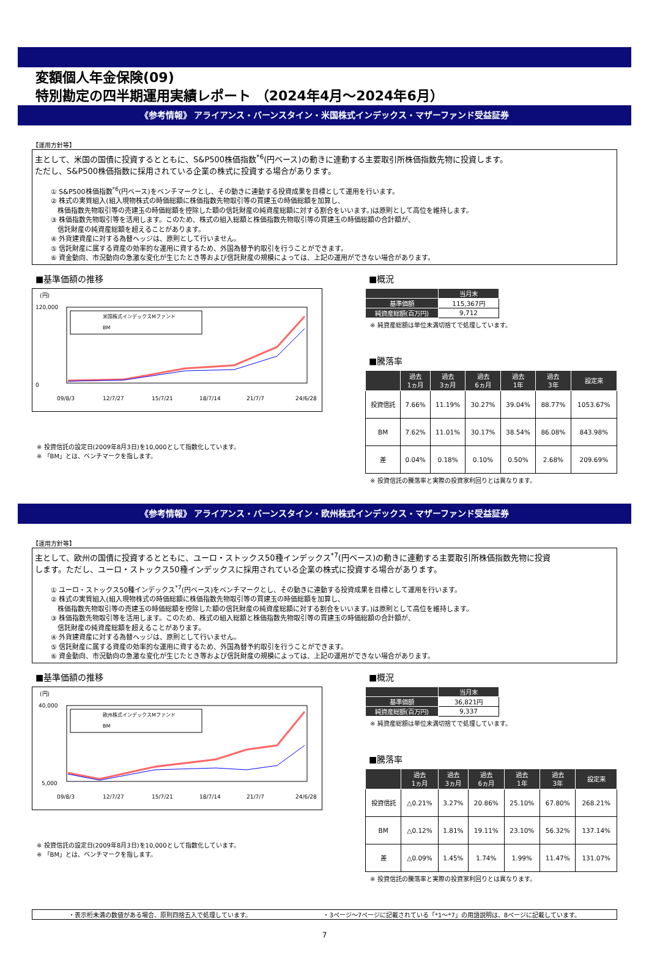変額個人年金保険(09)
特別勘定の四半期運用実績レポート （2024年4月～2024年6月）
《参考情報》 アライアンス・バーンスタイン・米国株式インデックス・マザーファンド受益証券
【運用方針等】
主として、米国の国債に投資するとともに、S&P500株価指数<sup>*6</sup>(円ベース)の動きに連動する主要取引所株価指数先物に投資します。
ただし、S&P500株価指数に採用されている企業の株式に投資する場合があります。
① S&P500株価指数<sup>*6</sup>(円ベース)をベンチマークとし、その動きに連動する投資成果を目標として運用を行います。
② 株式の実質組入(組入現物株式の時価総額に株価指数先物取引等の買建玉の時価総額を加算し、
　株価指数先物取引等の売建玉の時価総額を控除した額の信託財産の純資産総額に対する割合をいいます。)は原則として高位を維持します。
③ 株価指数先物取引等を活用します。このため、株式の組入総額と株価指数先物取引等の買建玉の時価総額の合計額が、
　信託財産の純資産総額を超えることがあります。
④ 外貨建資産に対する為替ヘッジは、原則として行いません。
⑤ 信託財産に属する資産の効率的な運用に資するため、外国為替予約取引を行うことができます。
⑥ 資金動向、市況動向の急激な変化が生じたとき等および信託財産の規模によっては、上記の運用ができない場合があります。
■基準価額の推移
(円)
120,000
0
米国株式インデックスMファンド
BM
09/8/3
12/7/27
15/7/21
18/7/14
21/7/7
24/6/28
※ 投資信託の設定日(2009年8月3日)を10,000として指数化しています。
※ 「BM」とは、ベンチマークを指します。
■概況
| | 当月末 |
| --- | --- |
| 基準価額 | 115,367円 |
| 純資産総額(百万円) | 9,712 |
※ 純資産総額は単位未満切捨てで処理しています。
■騰落率
| | 過去 1ヵ月 | 過去 3ヵ月 | 過去 6ヵ月 | 過去 1年 | 過去 3年 | 設定来 |
| --- | --- | --- | --- | --- | --- | --- |
| 投資信託 | 7.66% | 11.19% | 30.27% | 39.04% | 88.77% | 1053.67% |
| BM | 7.62% | 11.01% | 30.17% | 38.54% | 86.08% | 843.98% |
| 差 | 0.04% | 0.18% | 0.10% | 0.50% | 2.68% | 209.69% |
※ 投資信託の騰落率と実際の投資家利回りとは異なります。
《参考情報》 アライアンス・バーンスタイン・欧州株式インデックス・マザーファンド受益証券
【運用方針等】
主として、欧州の国債に投資するとともに、ユーロ・ストックス50種インデックス<sup>*7</sup>(円ベース)の動きに連動する主要取引所株価指数先物に投資
します。ただし、ユーロ・ストックス50種インデックスに採用されている企業の株式に投資する場合があります。
① ユーロ・ストックス50種インデックス<sup>*7</sup>(円ベース)をベンチマークとし、その動きに連動する投資成果を目標として運用を行います。
② 株式の実質組入(組入現物株式の時価総額に株価指数先物取引等の買建玉の時価総額を加算し、
　株価指数先物取引等の売建玉の時価総額を控除した額の信託財産の純資産総額に対する割合をいいます。)は原則として高位を維持します。
③ 株価指数先物取引等を活用します。このため、株式の組入総額と株価指数先物取引等の買建玉の時価総額の合計額が、
　信託財産の純資産総額を超えることがあります。
④ 外貨建資産に対する為替ヘッジは、原則として行いません。
⑤ 信託財産に属する資産の効率的な運用に資するため、外国為替予約取引を行うことができます。
⑥ 資金動向、市況動向の急激な変化が生じたとき等および信託財産の規模によっては、上記の運用ができない場合があります。
■基準価額の推移
(円)
40,000
5,000
欧州株式インデックスMファンド
BM
09/8/3
12/7/27
15/7/21
18/7/14
21/7/7
24/6/28
※ 投資信託の設定日(2009年8月3日)を10,000として指数化しています。
※ 「BM」とは、ベンチマークを指します。
■概況
| | 当月末 |
| --- | --- |
| 基準価額 | 36,821円 |
| 純資産総額(百万円) | 9,337 |
※ 純資産総額は単位未満切捨てで処理しています。
■騰落率
| | 過去 1ヵ月 | 過去 3ヵ月 | 過去 6ヵ月 | 過去 1年 | 過去 3年 | 設定来 |
| --- | --- | --- | --- | --- | --- | --- |
| 投資信託 | △0.21% | 3.27% | 20.86% | 25.10% | 67.80% | 268.21% |
| BM | △0.12% | 1.81% | 19.11% | 23.10% | 56.32% | 137.14% |
| 差 | △0.09% | 1.45% | 1.74% | 1.99% | 11.47% | 131.07% |
※ 投資信託の騰落率と実際の投資家利回りとは異なります。
・表示桁未満の数値がある場合、原則四捨五入で処理しています。 ・3ページ～7ページに記載されている「*1～*7」の用語説明は、8ページに記載しています。
7